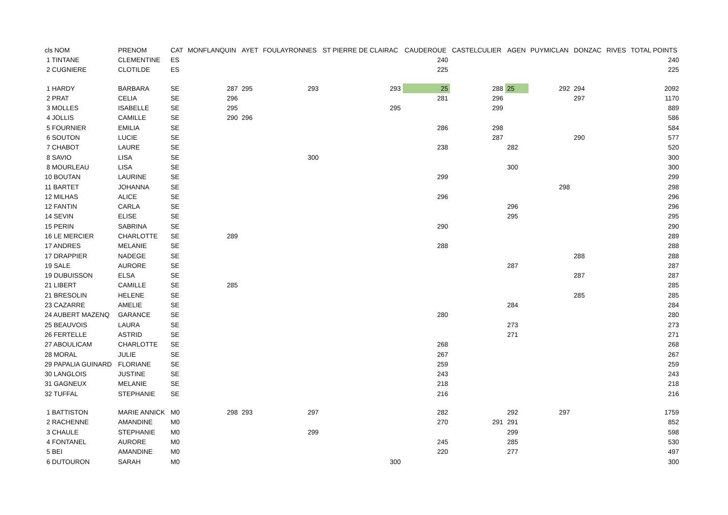| cls NOM | PRENOM | CAT | MONFLANQUIN | AYET | FOULAYRONNES | ST PIERRE DE CLAIRAC | CAUDEROUE | CASTELCULIER | AGEN | PUYMICLAN | DONZAC | RIVES | TOTAL POINTS |
| --- | --- | --- | --- | --- | --- | --- | --- | --- | --- | --- | --- | --- | --- |
| 1 TINTANE | CLEMENTINE | ES | | | | | 240 | | | | | | 240 |
| 2 CUGNIERE | CLOTILDE | ES | | | | | 225 | | | | | | 225 |
| 1 HARDY | BARBARA | SE | 287 | 295 | 293 | 293 | 25 | 288 | 25 | 292 | 294 | | 2092 |
| 2 PRAT | CELIA | SE | 296 | | | | 281 | 296 | | | 297 | | 1170 |
| 3 MOLLES | ISABELLE | SE | 295 | | | 295 | | 299 | | | | | 889 |
| 4 JOLLIS | CAMILLE | SE | 290 | 296 | | | | | | | | | 586 |
| 5 FOURNIER | EMILIA | SE | | | | | 286 | 298 | | | | | 584 |
| 6 SOUTON | LUCIE | SE | | | | | | 287 | | | 290 | | 577 |
| 7 CHABOT | LAURE | SE | | | | | 238 | | 282 | | | | 520 |
| 8 SAVIO | LISA | SE | | | 300 | | | | | | | | 300 |
| 8 MOURLEAU | LISA | SE | | | | | | | 300 | | | | 300 |
| 10 BOUTAN | LAURINE | SE | | | | | 299 | | | | | | 299 |
| 11 BARTET | JOHANNA | SE | | | | | | | | 298 | | | 298 |
| 12 MILHAS | ALICE | SE | | | | | 296 | | | | | | 296 |
| 12 FANTIN | CARLA | SE | | | | | | | 296 | | | | 296 |
| 14 SEVIN | ELISE | SE | | | | | | | 295 | | | | 295 |
| 15 PERIN | SABRINA | SE | | | | | 290 | | | | | | 290 |
| 16 LE MERCIER | CHARLOTTE | SE | 289 | | | | | | | | | | 289 |
| 17 ANDRES | MELANIE | SE | | | | | 288 | | | | | | 288 |
| 17 DRAPPIER | NADEGE | SE | | | | | | | | | 288 | | 288 |
| 19 SALE | AURORE | SE | | | | | | | 287 | | | | 287 |
| 19 DUBUISSON | ELSA | SE | | | | | | | | | 287 | | 287 |
| 21 LIBERT | CAMILLE | SE | 285 | | | | | | | | | | 285 |
| 21 BRESOLIN | HELENE | SE | | | | | | | | | 285 | | 285 |
| 23 CAZARRE | AMELIE | SE | | | | | | | 284 | | | | 284 |
| 24 AUBERT MAZENQ | GARANCE | SE | | | | | 280 | | | | | | 280 |
| 25 BEAUVOIS | LAURA | SE | | | | | | | 273 | | | | 273 |
| 26 FERTELLE | ASTRID | SE | | | | | | | 271 | | | | 271 |
| 27 ABOULICAM | CHARLOTTE | SE | | | | | 268 | | | | | | 268 |
| 28 MORAL | JULIE | SE | | | | | 267 | | | | | | 267 |
| 29 PAPALIA GUINARD | FLORIANE | SE | | | | | 259 | | | | | | 259 |
| 30 LANGLOIS | JUSTINE | SE | | | | | 243 | | | | | | 243 |
| 31 GAGNEUX | MELANIE | SE | | | | | 218 | | | | | | 218 |
| 32 TUFFAL | STEPHANIE | SE | | | | | 216 | | | | | | 216 |
| 1 BATTISTON | MARIE ANNICK | M0 | 298 | 293 | 297 | | 282 | | 292 | 297 | | | 1759 |
| 2 RACHENNE | AMANDINE | M0 | | | | | 270 | 291 | 291 | | | | 852 |
| 3 CHAULE | STEPHANIE | M0 | | | 299 | | | | 299 | | | | 598 |
| 4 FONTANEL | AURORE | M0 | | | | | 245 | | 285 | | | | 530 |
| 5 BEI | AMANDINE | M0 | | | | | 220 | | 277 | | | | 497 |
| 6 DUTOURON | SARAH | M0 | | | | 300 | | | | | | | 300 |